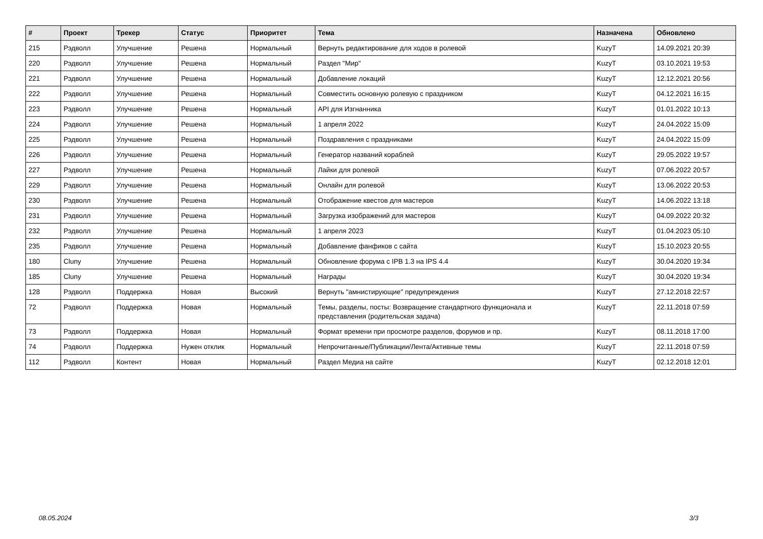| # | Проект | Трекер | Статус | Приоритет | Тема | Назначена | Обновлено |
| --- | --- | --- | --- | --- | --- | --- | --- |
| 215 | Рэдволл | Улучшение | Решена | Нормальный | Вернуть редактирование для ходов в ролевой | KuzyT | 14.09.2021 20:39 |
| 220 | Рэдволл | Улучшение | Решена | Нормальный | Раздел "Мир" | KuzyT | 03.10.2021 19:53 |
| 221 | Рэдволл | Улучшение | Решена | Нормальный | Добавление локаций | KuzyT | 12.12.2021 20:56 |
| 222 | Рэдволл | Улучшение | Решена | Нормальный | Совместить основную ролевую с праздником | KuzyT | 04.12.2021 16:15 |
| 223 | Рэдволл | Улучшение | Решена | Нормальный | API для Изгнанника | KuzyT | 01.01.2022 10:13 |
| 224 | Рэдволл | Улучшение | Решена | Нормальный | 1 апреля 2022 | KuzyT | 24.04.2022 15:09 |
| 225 | Рэдволл | Улучшение | Решена | Нормальный | Поздравления с праздниками | KuzyT | 24.04.2022 15:09 |
| 226 | Рэдволл | Улучшение | Решена | Нормальный | Генератор названий кораблей | KuzyT | 29.05.2022 19:57 |
| 227 | Рэдволл | Улучшение | Решена | Нормальный | Лайки для ролевой | KuzyT | 07.06.2022 20:57 |
| 229 | Рэдволл | Улучшение | Решена | Нормальный | Онлайн для ролевой | KuzyT | 13.06.2022 20:53 |
| 230 | Рэдволл | Улучшение | Решена | Нормальный | Отображение квестов для мастеров | KuzyT | 14.06.2022 13:18 |
| 231 | Рэдволл | Улучшение | Решена | Нормальный | Загрузка изображений для мастеров | KuzyT | 04.09.2022 20:32 |
| 232 | Рэдволл | Улучшение | Решена | Нормальный | 1 апреля 2023 | KuzyT | 01.04.2023 05:10 |
| 235 | Рэдволл | Улучшение | Решена | Нормальный | Добавление фанфиков с сайта | KuzyT | 15.10.2023 20:55 |
| 180 | Cluny | Улучшение | Решена | Нормальный | Обновление форума с IPB 1.3 на IPS 4.4 | KuzyT | 30.04.2020 19:34 |
| 185 | Cluny | Улучшение | Решена | Нормальный | Награды | KuzyT | 30.04.2020 19:34 |
| 128 | Рэдволл | Поддержка | Новая | Высокий | Вернуть "амнистирующие" предупреждения | KuzyT | 27.12.2018 22:57 |
| 72 | Рэдволл | Поддержка | Новая | Нормальный | Темы, разделы, посты: Возвращение стандартного функционала и представления (родительская задача) | KuzyT | 22.11.2018 07:59 |
| 73 | Рэдволл | Поддержка | Новая | Нормальный | Формат времени при просмотре разделов, форумов и пр. | KuzyT | 08.11.2018 17:00 |
| 74 | Рэдволл | Поддержка | Нужен отклик | Нормальный | Непрочитанные/Публикации/Лента/Активные темы | KuzyT | 22.11.2018 07:59 |
| 112 | Рэдволл | Контент | Новая | Нормальный | Раздел Медиа на сайте | KuzyT | 02.12.2018 12:01 |
08.05.2024 3/3